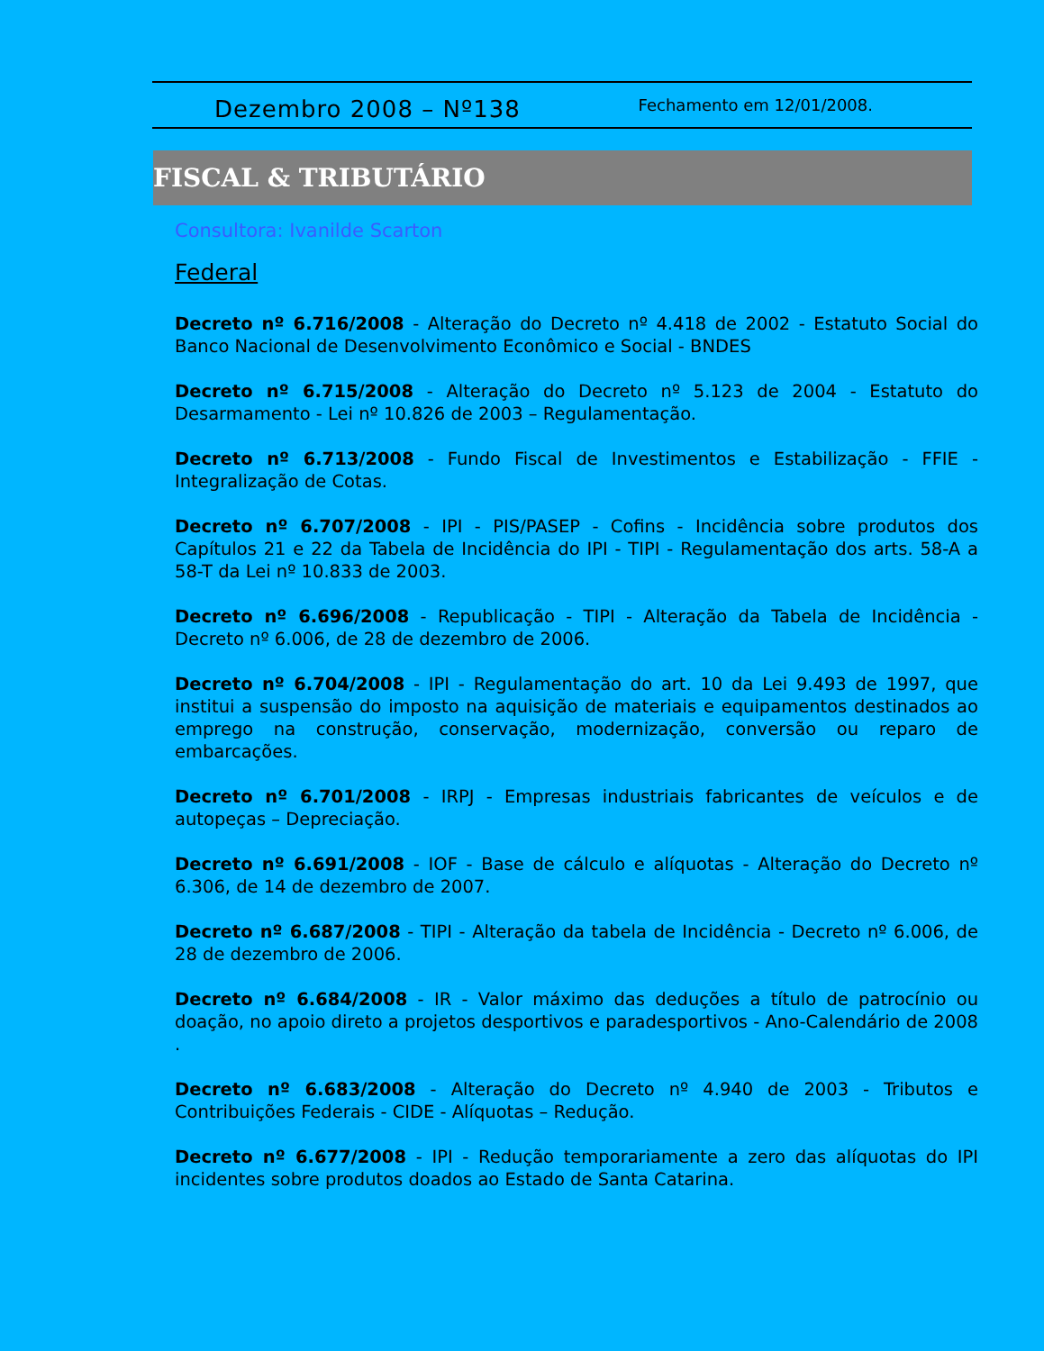Dezembro 2008 – Nº138
Fechamento em 12/01/2008.
FISCAL & TRIBUTÁRIO
Consultora: Ivanilde Scarton
Federal
Decreto nº 6.716/2008 - Alteração do Decreto nº 4.418 de 2002 - Estatuto Social do Banco Nacional de Desenvolvimento Econômico e Social - BNDES
Decreto nº 6.715/2008 - Alteração do Decreto nº 5.123 de 2004 - Estatuto do Desarmamento - Lei nº 10.826 de 2003 – Regulamentação.
Decreto nº 6.713/2008 - Fundo Fiscal de Investimentos e Estabilização - FFIE - Integralização de Cotas.
Decreto nº 6.707/2008 - IPI - PIS/PASEP - Cofins - Incidência sobre produtos dos Capítulos 21 e 22 da Tabela de Incidência do IPI - TIPI - Regulamentação dos arts. 58-A a 58-T da Lei nº 10.833 de 2003.
Decreto nº 6.696/2008 - Republicação - TIPI - Alteração da Tabela de Incidência - Decreto nº 6.006, de 28 de dezembro de 2006.
Decreto nº 6.704/2008 - IPI - Regulamentação do art. 10 da Lei 9.493 de 1997, que institui a suspensão do imposto na aquisição de materiais e equipamentos destinados ao emprego na construção, conservação, modernização, conversão ou reparo de embarcações.
Decreto nº 6.701/2008 - IRPJ - Empresas industriais fabricantes de veículos e de autopeças – Depreciação.
Decreto nº 6.691/2008 - IOF - Base de cálculo e alíquotas - Alteração do Decreto nº 6.306, de 14 de dezembro de 2007.
Decreto nº 6.687/2008 - TIPI - Alteração da tabela de Incidência - Decreto nº 6.006, de 28 de dezembro de 2006.
Decreto nº 6.684/2008 - IR - Valor máximo das deduções a título de patrocínio ou doação, no apoio direto a projetos desportivos e paradesportivos - Ano-Calendário de 2008 .
Decreto nº 6.683/2008 - Alteração do Decreto nº 4.940 de 2003 - Tributos e Contribuições Federais - CIDE - Alíquotas – Redução.
Decreto nº 6.677/2008 - IPI - Redução temporariamente a zero das alíquotas do IPI incidentes sobre produtos doados ao Estado de Santa Catarina.